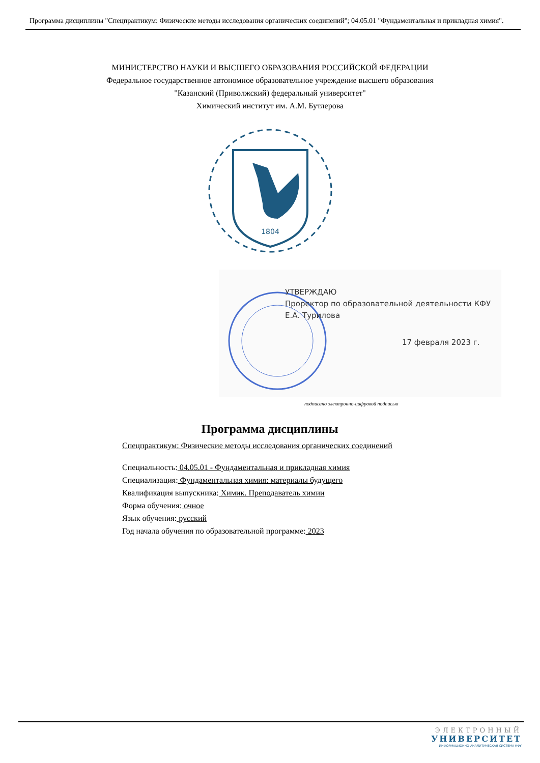Программа дисциплины "Спецпрактикум: Физические методы исследования органических соединений"; 04.05.01 "Фундаментальная и прикладная химия".
МИНИСТЕРСТВО НАУКИ И ВЫСШЕГО ОБРАЗОВАНИЯ РОССИЙСКОЙ ФЕДЕРАЦИИ
Федеральное государственное автономное образовательное учреждение высшего образования
"Казанский (Приволжский) федеральный университет"
Химический институт им. А.М. Бутлерова
1804
УТВЕРЖДАЮ
Проректор по образовательной деятельности КФУ
Е.А. Турилова
17 февраля 2023 г.
подписано электронно-цифровой подписью
Программа дисциплины
Спецпрактикум: Физические методы исследования органических соединений
Специальность: 04.05.01 - Фундаментальная и прикладная химия
Специализация: Фундаментальная химия: материалы будущего
Квалификация выпускника: Химик. Преподаватель химии
Форма обучения: очное
Язык обучения: русский
Год начала обучения по образовательной программе: 2023
ЭЛЕКТРОННЫЙ
УНИВЕРСИТЕТ
ИНФОРМАЦИОННО-АНАЛИТИЧЕСКАЯ СИСТЕМА КФУ